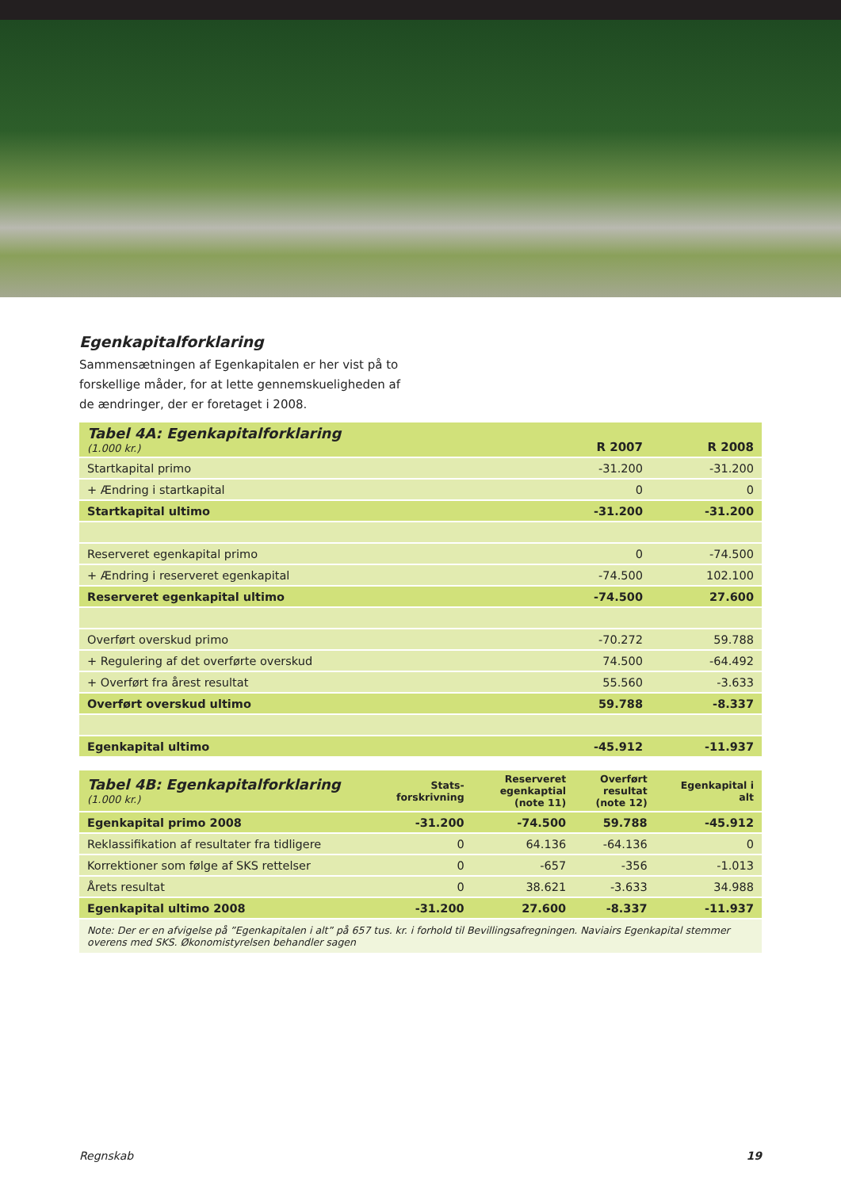Egenkapitalforklaring
Sammensætningen af Egenkapitalen er her vist på to forskellige måder, for at lette gennemskueligheden af de ændringer, der er foretaget i 2008.
| Tabel 4A: Egenkapitalforklaring (1.000 kr.) | R 2007 | R 2008 |
| Startkapital primo | -31.200 | -31.200 |
| + Ændring i startkapital | 0 | 0 |
| Startkapital ultimo | -31.200 | -31.200 |
| Reserveret egenkapital primo | 0 | -74.500 |
| + Ændring i reserveret egenkapital | -74.500 | 102.100 |
| Reserveret egenkapital ultimo | -74.500 | 27.600 |
| Overført overskud primo | -70.272 | 59.788 |
| + Regulering af det overførte overskud | 74.500 | -64.492 |
| + Overført fra årest resultat | 55.560 | -3.633 |
| Overført overskud ultimo | 59.788 | -8.337 |
| Egenkapital ultimo | -45.912 | -11.937 |
| Tabel 4B: Egenkapitalforklaring (1.000 kr.) | Stats- forskrivning | Reserveret egenkaptial (note 11) | Overført resultat (note 12) | Egenkapital i alt |
| Egenkapital primo 2008 | -31.200 | -74.500 | 59.788 | -45.912 |
| Reklassifikation af resultater fra tidligere | 0 | 64.136 | -64.136 | 0 |
| Korrektioner som følge af SKS rettelser | 0 | -657 | -356 | -1.013 |
| Årets resultat | 0 | 38.621 | -3.633 | 34.988 |
| Egenkapital ultimo 2008 | -31.200 | 27.600 | -8.337 | -11.937 |
| Note: Der er en afvigelse på ”Egenkapitalen i alt” på 657 tus. kr. i forhold til Bevillingsafregningen. Naviairs Egenkapital stemmer overens med SKS. Økonomistyrelsen behandler sagen | | | | |
Regnskab 19